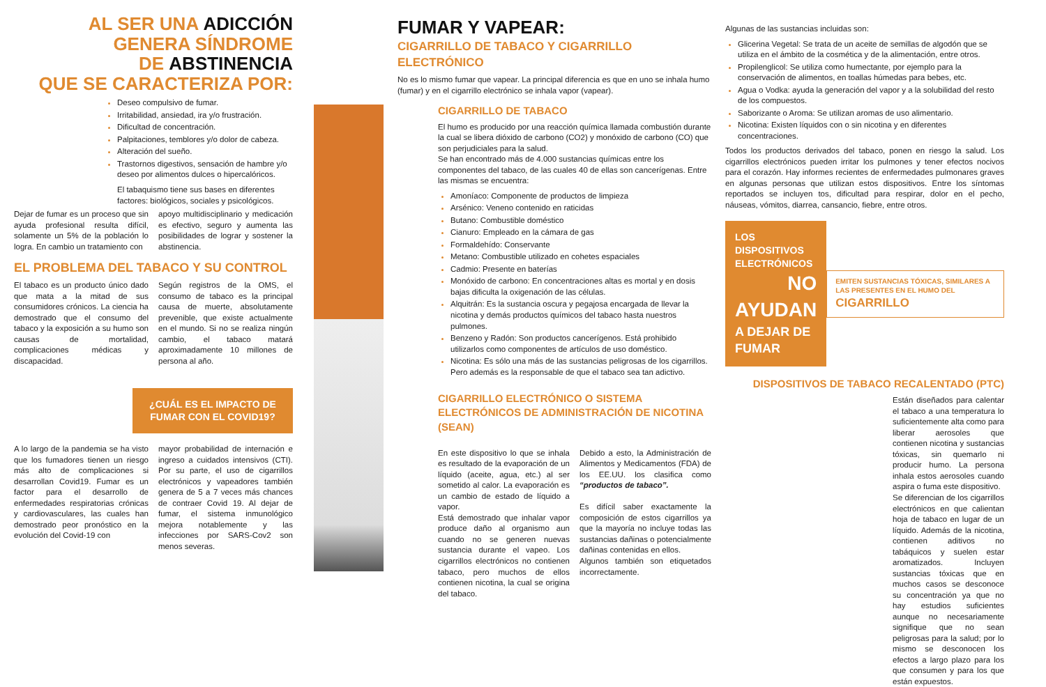AL SER UNA ADICCIÓN
GENERA SÍNDROME
DE ABSTINENCIA
QUE SE CARACTERIZA POR:
Deseo compulsivo de fumar.
Irritabilidad, ansiedad, ira y/o frustración.
Dificultad de concentración.
Palpitaciones, temblores y/o dolor de cabeza.
Alteración del sueño.
Trastornos digestivos, sensación de hambre y/o deseo por alimentos dulces o hipercalóricos.
El tabaquismo tiene sus bases en diferentes factores: biológicos, sociales y psicológicos.
Dejar de fumar es un proceso que sin ayuda profesional resulta difícil, solamente un 5% de la población lo logra. En cambio un tratamiento con
apoyo multidisciplinario y medicación es efectivo, seguro y aumenta las posibilidades de lograr y sostener la abstinencia.
EL PROBLEMA DEL TABACO Y SU CONTROL
El tabaco es un producto único dado que mata a la mitad de sus consumidores crónicos. La ciencia ha demostrado que el consumo del tabaco y la exposición a su humo son causas de mortalidad, complicaciones médicas y discapacidad.
Según registros de la OMS, el consumo de tabaco es la principal causa de muerte, absolutamente prevenible, que existe actualmente en el mundo. Si no se realiza ningún cambio, el tabaco matará aproximadamente 10 millones de persona al año.
¿CUÁL ES EL IMPACTO DE FUMAR CON EL COVID19?
A lo largo de la pandemia se ha visto que los fumadores tienen un riesgo más alto de complicaciones si desarrollan Covid19. Fumar es un factor para el desarrollo de enfermedades respiratorias crónicas y cardiovasculares, las cuales han demostrado peor pronóstico en la evolución del Covid-19 con
mayor probabilidad de internación e ingreso a cuidados intensivos (CTI). Por su parte, el uso de cigarrillos electrónicos y vapeadores también genera de 5 a 7 veces más chances de contraer Covid 19. Al dejar de fumar, el sistema inmunológico mejora notablemente y las infecciones por SARS-Cov2 son menos severas.
FUMAR Y VAPEAR:
CIGARRILLO DE TABACO Y CIGARRILLO ELECTRÓNICO
No es lo mismo fumar que vapear. La principal diferencia es que en uno se inhala humo (fumar) y en el cigarrillo electrónico se inhala vapor (vapear).
CIGARRILLO DE TABACO
El humo es producido por una reacción química llamada combustión durante la cual se libera dióxido de carbono (CO2) y monóxido de carbono (CO) que son perjudiciales para la salud.
Se han encontrado más de 4.000 sustancias químicas entre los componentes del tabaco, de las cuales 40 de ellas son cancerígenas. Entre las mismas se encuentra:
Amoníaco: Componente de productos de limpieza
Arsénico: Veneno contenido en raticidas
Butano: Combustible doméstico
Cianuro: Empleado en la cámara de gas
Formaldehído: Conservante
Metano: Combustible utilizado en cohetes espaciales
Cadmio: Presente en baterías
Monóxido de carbono: En concentraciones altas es mortal y en dosis bajas dificulta la oxigenación de las células.
Alquitrán: Es la sustancia oscura y pegajosa encargada de llevar la nicotina y demás productos químicos del tabaco hasta nuestros pulmones.
Benzeno y Radón: Son productos cancerígenos. Está prohibido utilizarlos como componentes de artículos de uso doméstico.
Nicotina: Es sólo una más de las sustancias peligrosas de los cigarrillos. Pero además es la responsable de que el tabaco sea tan adictivo.
CIGARRILLO ELECTRÓNICO O SISTEMA ELECTRÓNICOS DE ADMINISTRACIÓN DE NICOTINA (SEAN)
En este dispositivo lo que se inhala es resultado de la evaporación de un líquido (aceite, agua, etc.) al ser sometido al calor. La evaporación es un cambio de estado de líquido a vapor.
Está demostrado que inhalar vapor produce daño al organismo aun cuando no se generen nuevas sustancia durante el vapeo. Los cigarrillos electrónicos no contienen tabaco, pero muchos de ellos contienen nicotina, la cual se origina del tabaco.
Debido a esto, la Administración de Alimentos y Medicamentos (FDA) de los EE.UU. los clasifica como “productos de tabaco”.
Es difícil saber exactamente la composición de estos cigarrillos ya que la mayoría no incluye todas las sustancias dañinas o potencialmente dañinas contenidas en ellos.
Algunos también son etiquetados incorrectamente.
Algunas de las sustancias incluidas son:
Glicerina Vegetal: Se trata de un aceite de semillas de algodón que se utiliza en el ámbito de la cosmética y de la alimentación, entre otros.
Propilenglicol: Se utiliza como humectante, por ejemplo para la conservación de alimentos, en toallas húmedas para bebes, etc.
Agua o Vodka: ayuda la generación del vapor y a la solubilidad del resto de los compuestos.
Saborizante o Aroma: Se utilizan aromas de uso alimentario.
Nicotina: Existen líquidos con o sin nicotina y en diferentes concentraciones.
Todos los productos derivados del tabaco, ponen en riesgo la salud. Los cigarrillos electrónicos pueden irritar los pulmones y tener efectos nocivos para el corazón. Hay informes recientes de enfermedades pulmonares graves en algunas personas que utilizan estos dispositivos. Entre los síntomas reportados se incluyen tos, dificultad para respirar, dolor en el pecho, náuseas, vómitos, diarrea, cansancio, fiebre, entre otros.
LOS DISPOSITIVOS ELECTRÓNICOS
NO AYUDAN
A DEJAR DE FUMAR
EMITEN SUSTANCIAS TÓXICAS, SIMILARES A LAS PRESENTES EN EL HUMO DEL
CIGARRILLO
DISPOSITIVOS DE TABACO RECALENTADO (PTC)
Están diseñados para calentar el tabaco a una temperatura lo suficientemente alta como para liberar aerosoles que contienen nicotina y sustancias tóxicas, sin quemarlo ni producir humo. La persona inhala estos aerosoles cuando aspira o fuma este dispositivo.
Se diferencian de los cigarrillos electrónicos en que calientan hoja de tabaco en lugar de un líquido. Además de la nicotina, contienen aditivos no tabáquicos y suelen estar aromatizados. Incluyen sustancias tóxicas que en muchos casos se desconoce su concentración ya que no hay estudios suficientes aunque no necesariamente signifique que no sean peligrosas para la salud; por lo mismo se desconocen los efectos a largo plazo para los que consumen y para los que están expuestos.